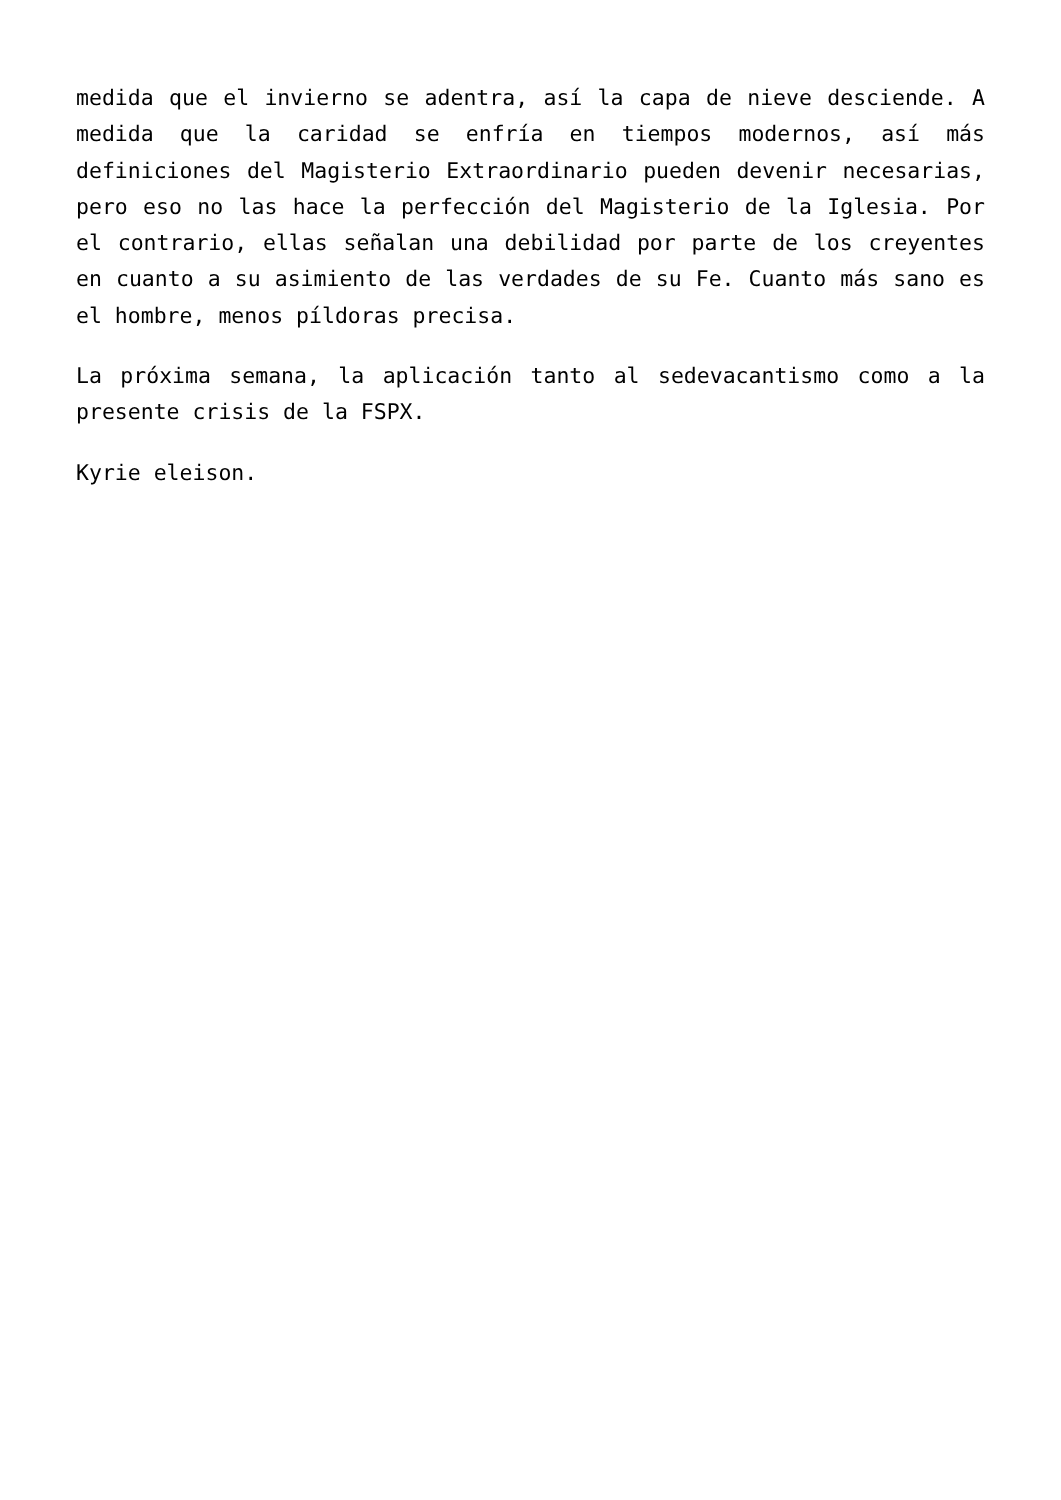medida que el invierno se adentra, así la capa de nieve desciende. A medida que la caridad se enfría en tiempos modernos, así más definiciones del Magisterio Extraordinario pueden devenir necesarias, pero eso no las hace la perfección del Magisterio de la Iglesia. Por el contrario, ellas señalan una debilidad por parte de los creyentes en cuanto a su asimiento de las verdades de su Fe. Cuanto más sano es el hombre, menos píldoras precisa.
La próxima semana, la aplicación tanto al sedevacantismo como a la presente crisis de la FSPX.
Kyrie eleison.